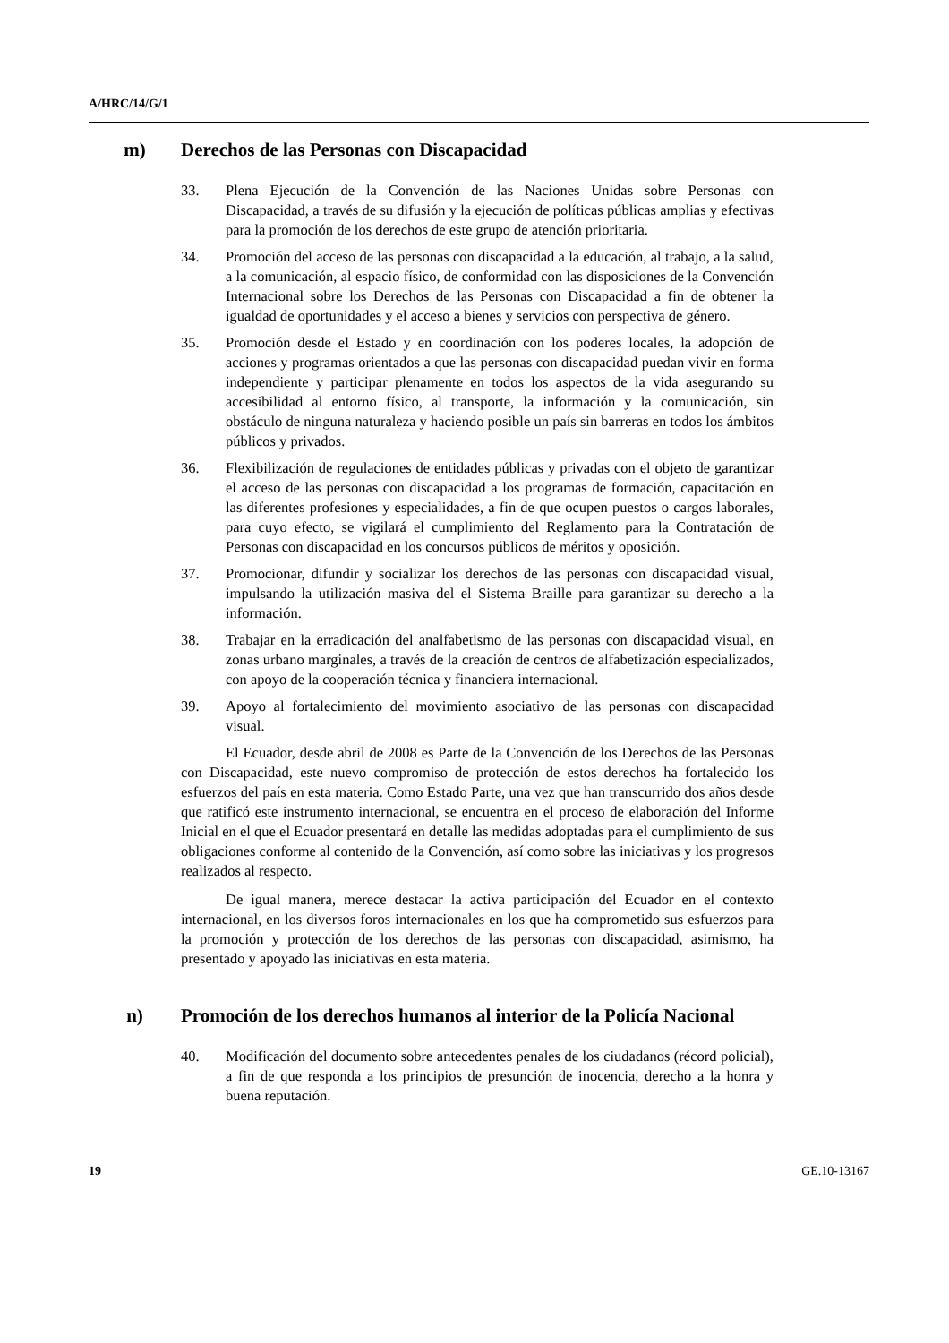A/HRC/14/G/1
m) Derechos de las Personas con Discapacidad
33. Plena Ejecución de la Convención de las Naciones Unidas sobre Personas con Discapacidad, a través de su difusión y la ejecución de políticas públicas amplias y efectivas para la promoción de los derechos de este grupo de atención prioritaria.
34. Promoción del acceso de las personas con discapacidad a la educación, al trabajo, a la salud, a la comunicación, al espacio físico, de conformidad con las disposiciones de la Convención Internacional sobre los Derechos de las Personas con Discapacidad a fin de obtener la igualdad de oportunidades y el acceso a bienes y servicios con perspectiva de género.
35. Promoción desde el Estado y en coordinación con los poderes locales, la adopción de acciones y programas orientados a que las personas con discapacidad puedan vivir en forma independiente y participar plenamente en todos los aspectos de la vida asegurando su accesibilidad al entorno físico, al transporte, la información y la comunicación, sin obstáculo de ninguna naturaleza y haciendo posible un país sin barreras en todos los ámbitos públicos y privados.
36. Flexibilización de regulaciones de entidades públicas y privadas con el objeto de garantizar el acceso de las personas con discapacidad a los programas de formación, capacitación en las diferentes profesiones y especialidades, a fin de que ocupen puestos o cargos laborales, para cuyo efecto, se vigilará el cumplimiento del Reglamento para la Contratación de Personas con discapacidad en los concursos públicos de méritos y oposición.
37. Promocionar, difundir y socializar los derechos de las personas con discapacidad visual, impulsando la utilización masiva del el Sistema Braille para garantizar su derecho a la información.
38. Trabajar en la erradicación del analfabetismo de las personas con discapacidad visual, en zonas urbano marginales, a través de la creación de centros de alfabetización especializados, con apoyo de la cooperación técnica y financiera internacional.
39. Apoyo al fortalecimiento del movimiento asociativo de las personas con discapacidad visual.
El Ecuador, desde abril de 2008 es Parte de la Convención de los Derechos de las Personas con Discapacidad, este nuevo compromiso de protección de estos derechos ha fortalecido los esfuerzos del país en esta materia. Como Estado Parte, una vez que han transcurrido dos años desde que ratificó este instrumento internacional, se encuentra en el proceso de elaboración del Informe Inicial en el que el Ecuador presentará en detalle las medidas adoptadas para el cumplimiento de sus obligaciones conforme al contenido de la Convención, así como sobre las iniciativas y los progresos realizados al respecto.
De igual manera, merece destacar la activa participación del Ecuador en el contexto internacional, en los diversos foros internacionales en los que ha comprometido sus esfuerzos para la promoción y protección de los derechos de las personas con discapacidad, asimismo, ha presentado y apoyado las iniciativas en esta materia.
n) Promoción de los derechos humanos al interior de la Policía Nacional
40. Modificación del documento sobre antecedentes penales de los ciudadanos (récord policial), a fin de que responda a los principios de presunción de inocencia, derecho a la honra y buena reputación.
19 GE.10-13167